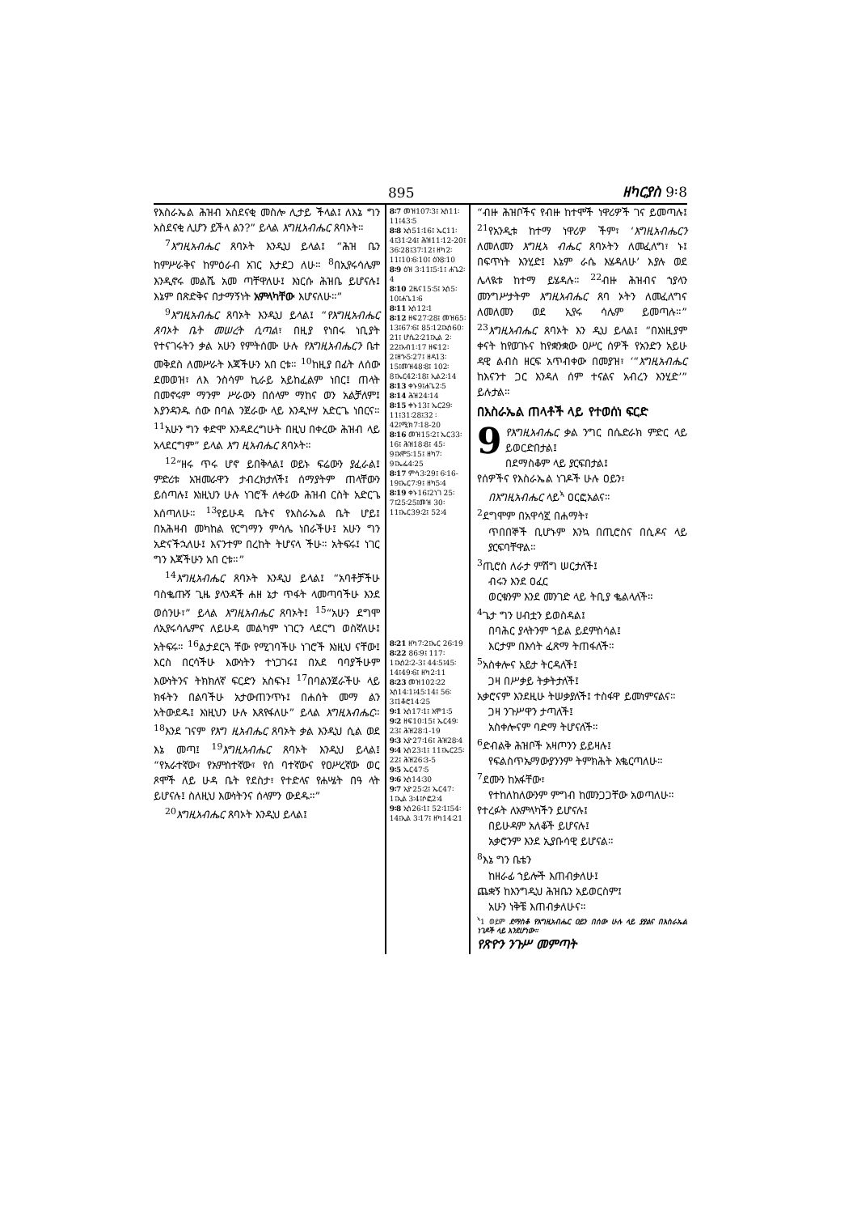895 ዘካርያስ 9፡8
የእስራኤል ሕዝብ አስደናቂ መስሎ ሊታይ ችላል፤ ለእኔ ግን አስደናቂ ሊሆን ይችላ ልን?” ይላል እግዚአብሔር ጸባኦት።
<sup>7</sup> እግዚአብሔር ጸባኦት እንዲህ ይላል፤ “ሕዝ ቤን ከምሥራቅና ከምዕራብ አገር እታደጋ ለሁ። <sup>8</sup>በኢየሩሳሌም እንዲኖሩ መልሼ አመ ጣቸዋለሁ፤ እነርሱ ሕዝቤ ይሆናሉ፤ እኔም በጽድቅና በታማኝነት አምላካቸው እሆናለሁ።”
<sup>9</sup> እግዚአብሔር ጸባኦት እንዲህ ይላል፤ “የእግዚአብሔር ጸባኦት ቤት መሠረት ሲጣል፣ በዚያ የነበሩ ነቢያት የተናገሩትን ቃል አሁን የምትሰሙ ሁሉ የእግዚአብሔርን ቤተ መቅደስ ለመሥራት እጃችሁን አበ ርቱ። <sup>10</sup>ከዚያ በፊት ለሰው ደመወዝ፣ ለእ ንስሳም ኪራይ አይከፈልም ነበር፤ ጠላት በመኖሩም ማንም ሥራውን በሰላም ማከና ወን አልቻለም፤ እያንዳንዱ ሰው በባል ንጀራው ላይ እንዲነሣ አድርጌ ነበርና። <sup>11</sup>አሁን ግን ቀድሞ እንዳደረግሁት በዚህ በቀረው ሕዝብ ላይ አላደርግም” ይላል እግ ዚአብሔር ጸባኦት።
<sup>12</sup> “ዘሩ ጥሩ ሆኖ ይበቅላል፤ ወይኑ ፍሬውን ያፈራል፤ ምድሪቱ አዝመራዋን ታብረክታለች፤ ሰማያትም ጠላቸውን ይሰጣሉ፤ እነዚህን ሁሉ ነገሮች ለቀሪው ሕዝብ ርስት አድርጌ እሰጣለሁ። <sup>13</sup>የይሁዳ ቤትና የእስራኤል ቤት ሆይ፤ በአሕዛብ መካከል የርግማን ምሳሌ ነበራችሁ፤ አሁን ግን አድናችኋለሁ፤ እናንተም በረከት ትሆናላ ችሁ። አትፍሩ፤ ነገር ግን እጃችሁን አበ ርቱ።”
<sup>14</sup> እግዚአብሔር ጸባኦት እንዲህ ይላል፤ “አባቶቻችሁ ባስቈጡኝ ጊዜ ያላንዳች ሐዘ ኔታ ጥፋት ላመጣባችሁ እንደ ወሰንሁ፣” ይላል እግዚአብሔር ጸባኦት፤ <sup>15</sup>“አሁን ደግሞ ለኢየሩሳሌምና ለይሁዳ መልካም ነገርን ላደርግ ወስኛለሁ፤ አትፍሩ። <sup>16</sup>ልታደርጓ ቸው የሚገባችሁ ነገሮች እነዚህ ናቸው፤ እርስ በርሳችሁ እውነትን ተነጋገሩ፤ በአደ ባባያችሁም እውነትንና ትክክለኛ ፍርድን አስፍኑ፤ <sup>17</sup>በባልንጀራችሁ ላይ ክፋትን በልባችሁ አታውጠንጥኑ፤ በሐሰት መማ ልን አትውደዱ፤ እነዚህን ሁሉ እጸየፋለሁ” ይላል እግዚአብሔር። <sup>18</sup>እንደ ገናም የእግ ዚአብሔር ጸባኦት ቃል እንዲህ ሲል ወደ እኔ መጣ፤ <sup>19</sup>እግዚአብሔር ጸባኦት እንዲህ ይላል፤ “የአራተኛው፣ የአምስተኛው፣ የሰ ባተኛውና የዐሥረኛው ወር ጾሞች ለይ ሁዳ ቤት የደስታ፣ የተድላና የሐሤት በዓ ላት ይሆናሉ፤ ስለዚህ እውነትንና ሰላምን ውደዱ።”
<sup>20</sup> እግዚአብሔር ጸባኦት እንዲህ ይላል፤
8፡7 መዝ107፡3፤ ኢሳ11፡11፤43፡5
8፡8 ኢሳ51፡16፤ ኤር11፡4፤31፡24፤ ሕዝ11፡12-20፤ 36፡28፤37፡12፤ ዘካ2፡11፤10፡6፡10፤ ዕን8፡10
8፡9 ዕዝ 3፡11፤5፡1፤ ሐጌ2፡4
8፡10 2ዜና15፡5፤ ኢሳ5፡10፤ሐጌ1፡6
8፡11 ኢሳ12፡1
8፡12 ዘፍ27፡28፤ መዝ65፡13፤67፡6፤ 85፡12፤ኢሳ60፡21፤ ሆሴ2፡21፤ኢል 2፡22፤አብ1፡17 ዘፍ12፡2፤ዘኍ5፡27፤ ዘዳ13፡15፤መዝ48፡8፤ 102፡8፤ኤር42፡18፤ ኢል2፡14
8፡13 ቀኑ9፤ሐጌ2፡5
8፡14 ሕዝ24፡14
8፡15 ቀኑ13፤ ኤር29፡11፤31፡28፤32 ፡42፤ሚክ7፡18-20
8፡16 መዝ15፡2፤ ኤር33፡16፤ ሕዝ18፡8፤ 45፡9፤አሞ5፡15፤ ዘካ7፡9፤ኤፌ4፡25
8፡17 ምሳ3፡29፤ 6፡16-19፤ኤር7፡9፤ ዘካ5፡4
8፡19 ቀኑ16፤2ነገ 25፡7፤25፡25፤መዝ 30፡11፤ኤር39፡2፤ 52፡4
8፡21 ዘካ7፡2፤ኤር 26፡19
8፡22 86፡9፤ 117፡1፤ኢሳ2፡2-3፤ 44፡5፤45፡14፤49፡6፤ ዘካ2፡11
8፡23 መዝ102፡22 ኢሳ14፡1፤45፡14፤ 56፡3፤1ቆሮ14፡25
9፡1 ኢሳ17፡1፤ አሞ1፡5
9፡2 ዘፍ10፡15፤ ኤር49፡23፤ ሕዝ28፡1-19
9፡3 ኢዮ27፡16፤ ሕዝ28፡4
9፡4 ኢሳ23፡1፤ 11፤ኤር25፡22፤ ሕዝ26፡3-5
9፡5 ኤር47፡5
9፡6 ኢሳ14፡30
9፡7 ኢዮ25፡2፤ ኤር47፡1፤ኢል 3፡4፤ሶፎ2፡4
9፡8 ኢሳ26፡1፤ 52፡1፤54፡14፤ኢል 3፡17፤ ዘካ14፡21
“ብዙ ሕዝቦችና የብዙ ከተሞች ነዋሪዎች ገና ይመጣሉ፤ <sup>21</sup>የአንዲቱ ከተማ ነዋሪዎ ችም፣ ‘እግዚአብሔርን ለመለመን እግዚአ ብሔር ጸባኦትን ለመፈለግ፣ ኑ፤ በፍጥነት እንሂድ፤ እኔም ራሴ እሄዳለሁ’ እያሉ ወደ ሌላዪቱ ከተማ ይሄዳሉ። <sup>22</sup>ብዙ ሕዝብና ኀያላን መንግሥታትም እግዚአብሔር ጸባ ኦትን ለመፈለግና ለመለመን ወደ ኢየሩ ሳሌም ይመጣሉ።” <sup>23</sup>እግዚአብሔር ጸባኦት እን ዲህ ይላል፤ “በእነዚያም ቀናት ከየወገኑና ከየቋንቋው ዐሥር ሰዎች የአንድን አይሁ ዳዊ ልብስ ዘርፍ አጥብቀው በመያዝ፣ ‘“እግዚአብሔር ከእናንተ ጋር እንዳለ ሰም ተናልና አብረን እንሂድ’” ይሉታል።
በእስራኤል ጠላቶች ላይ የተወሰነ ፍርድ
9 የእግዚአብሔር ቃል ንግር በሴድራክ ምድር ላይ ይወርድበታል፤
በደማስቆም ላይ ያርፍበታል፤
የሰዎችና የእስራኤል ነገዶች ሁሉ ዐይን፣
በእግዚአብሔር ላይ<sup>ኣ</sup> ዐርፎአልና።
<sup>2</sup> ደግሞም በአዋሳኟ በሐማት፣
ጥበበኞች ቢሆኑም እንኳ በጢሮስና በሲዶና ላይ ያርፍባቸዋል።
<sup>3</sup> ጢሮስ ለራታ ምሽግ ሠርታለች፤
ብሩን እንደ ዐፈር
ወርቁንም እንደ መንገድ ላይ ትቢያ ቈልላለች።
<sup>4</sup> ጌታ ግን ሀብቷን ይወስዳል፤
በባሕር ያላትንም ኀይል ይደምስሳል፤
እርታም በእሳት ፈጽማ ትጠፋለች።
<sup>5</sup> አስቀሎና አይታ ትርዳለች፤
ጋዛ በሥቃይ ትቃትታለች፤
አቃሮናም እንደዚሁ ትሠቃያለች፤ ተስፋዋ ይመነምናልና።
ጋዛ ንጉሥዋን ታጣለች፤
አስቀሎናም ባድማ ትሆናለች።
<sup>6</sup> ድብልቅ ሕዝቦች አዛጦንን ይይዛሉ፤
የፍልስጥኤማውያንንም ትምክሕት እቈርጣለሁ።
<sup>7</sup> ደሙን ከአፋቸው፣
የተከለከለውንም ምግብ ከመንጋጋቸው አወጣለሁ።
የተረፉት ለአምላካችን ይሆናሉ፤
በይሁዳም አለቆች ይሆናሉ፤
አቃሮንም እንደ ኢያቡሳዊ ይሆናል።
<sup>8</sup> እኔ ግን ቤቴን
ከዘራፊ ኀይሎች እጠብቃለሁ፤
ጨቋኝ ከእንግዲህ ሕዝቤን አይወርስም፤
አሁን ነቅቼ እጠብቃለሁና።
<sup>ኣ</sup>1 ወይም ደማስቆ የእግዚአብሔር ዐይን በሰው ሁሉ ላይ ያያልና በእስራኤል ነገዶች ላይ እንደሆነው።
የጽዮን ንጉሥ መምጣት